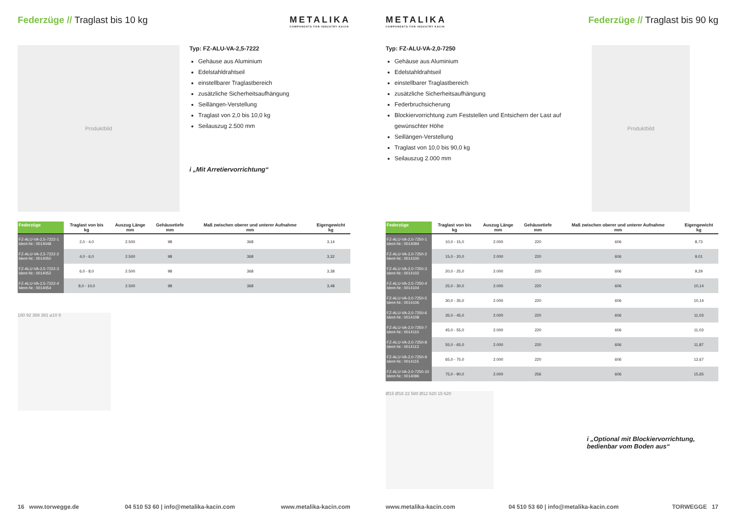Federzüge // Traglast bis 10 kg
METALIKA
COMPONENTS FOR INDUSTRY KACIN
Produktbild Typ: FZ-ALU-VA-2,5-7222
Gehäuse aus Aluminium
Edelstahldrahtseil
einstellbarer Traglastbereich
zusätzliche Sicherheitsaufhängung
Seillängen-Verstellung
Traglast von 2,0 bis 10,0 kg
Seilauszug 2.500 mm
i „Mit Arretiervorrichtung“
| Federzüge | Traglast von bis kg | Auszug Länge mm | Gehäusetiefe mm | Maß zwischen oberer und unterer Aufnahme mm | Eigengewicht kg |
| --- | --- | --- | --- | --- | --- |
| FZ-ALU-VA-2,5-7222-1 Ident-Nr.: 0014048 | 2,0 - 4,0 | 2.500 | 98 | 368 | 3,14 |
| FZ-ALU-VA-2,5-7222-2 Ident-Nr.: 0014050 | 4,0 - 6,0 | 2.500 | 98 | 368 | 3,32 |
| FZ-ALU-VA-2,5-7222-3 Ident-Nr.: 0014052 | 6,0 - 8,0 | 2.500 | 98 | 368 | 3,38 |
| FZ-ALU-VA-2,5-7222-4 Ident-Nr.: 0014054 | 8,0 - 10,0 | 2.500 | 98 | 368 | 3,48 |
180 92 368 381 ⌀10 9
16 www.torwegge.de 04 510 53 60 | info@metalika-kacin.com www.metalika-kacin.com
METALIKA
COMPONENTS FOR INDUSTRY KACIN
Federzüge // Traglast bis 90 kg
Typ: FZ-ALU-VA-2,0-7250
Gehäuse aus Aluminium
Edelstahldrahtseil
einstellbarer Traglastbereich
zusätzliche Sicherheitsaufhängung
Federbruchsicherung
Blockiervorrichtung zum Feststellen und Entsichern der Last auf gewünschter Höhe
Seillängen-Verstellung
Traglast von 10,0 bis 90,0 kg
Seilauszug 2.000 mm
Produktbild
| Federzüge | Traglast von bis kg | Auszug Länge mm | Gehäusetiefe mm | Maß zwischen oberer und unterer Aufnahme mm | Eigengewicht kg |
| --- | --- | --- | --- | --- | --- |
| FZ-ALU-VA-2,0-7250-1 Ident-Nr.: 0014094 | 10,0 - 15,0 | 2.000 | 220 | 606 | 8,73 |
| FZ-ALU-VA-2,0-7250-2 Ident-Nr.: 0014100 | 15,0 - 20,0 | 2.000 | 220 | 606 | 9,01 |
| FZ-ALU-VA-2,0-7250-3 Ident-Nr.: 0014102 | 20,0 - 25,0 | 2.000 | 220 | 606 | 9,29 |
| FZ-ALU-VA-2,0-7250-4 Ident-Nr.: 0014104 | 25,0 - 30,0 | 2.000 | 220 | 606 | 10,14 |
| FZ-ALU-VA-2,0-7250-5 Ident-Nr.: 0014106 | 30,0 - 35,0 | 2.000 | 220 | 606 | 10,14 |
| FZ-ALU-VA-2,0-7250-6 Ident-Nr.: 0014108 | 35,0 - 45,0 | 2.000 | 220 | 606 | 11,03 |
| FZ-ALU-VA-2,0-7250-7 Ident-Nr.: 0014110 | 45,0 - 55,0 | 2.000 | 220 | 606 | 11,03 |
| FZ-ALU-VA-2,0-7250-8 Ident-Nr.: 0014113 | 55,0 - 65,0 | 2.000 | 220 | 606 | 11,87 |
| FZ-ALU-VA-2,0-7250-9 Ident-Nr.: 0014115 | 65,0 - 75,0 | 2.000 | 220 | 606 | 12,67 |
| FZ-ALU-VA-2,0-7250-10 Ident-Nr.: 0014096 | 75,0 - 90,0 | 2.000 | 256 | 606 | 15,65 |
Ø15 Ø18 22 580 Ø12 620 15 620
i „Optional mit Blockiervorrichtung,
bedienbar vom Boden aus“
www.metalika-kacin.com 04 510 53 60 | info@metalika-kacin.com TORWEGGE 17